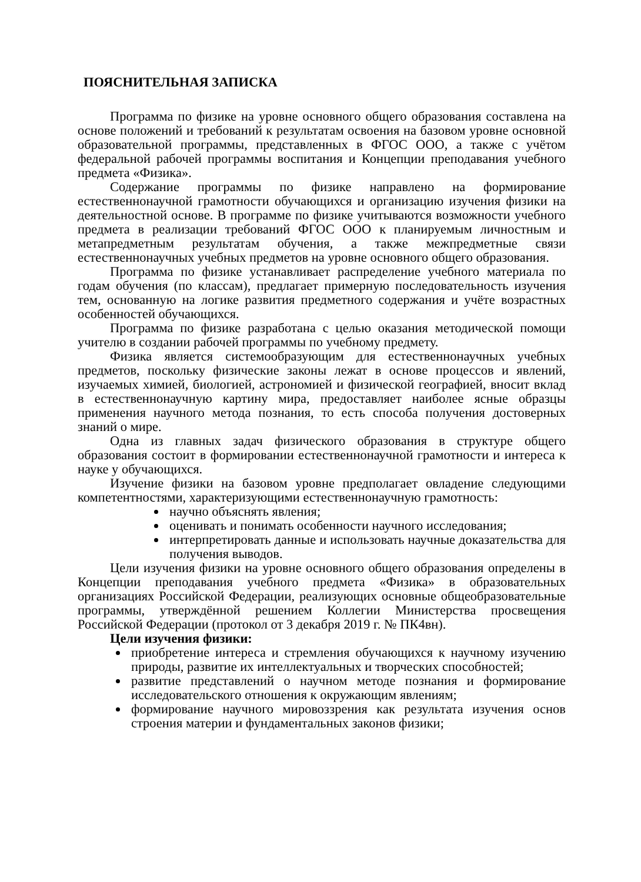ПОЯСНИТЕЛЬНАЯ ЗАПИСКА
Программа по физике на уровне основного общего образования составлена на основе положений и требований к результатам освоения на базовом уровне основной образовательной программы, представленных в ФГОС ООО, а также с учётом федеральной рабочей программы воспитания и Концепции преподавания учебного предмета «Физика».
Содержание программы по физике направлено на формирование естественнонаучной грамотности обучающихся и организацию изучения физики на деятельностной основе. В программе по физике учитываются возможности учебного предмета в реализации требований ФГОС ООО к планируемым личностным и метапредметным результатам обучения, а также межпредметные связи естественнонаучных учебных предметов на уровне основного общего образования.
Программа по физике устанавливает распределение учебного материала по годам обучения (по классам), предлагает примерную последовательность изучения тем, основанную на логике развития предметного содержания и учёте возрастных особенностей обучающихся.
Программа по физике разработана с целью оказания методической помощи учителю в создании рабочей программы по учебному предмету.
Физика является системообразующим для естественнонаучных учебных предметов, поскольку физические законы лежат в основе процессов и явлений, изучаемых химией, биологией, астрономией и физической географией, вносит вклад в естественнонаучную картину мира, предоставляет наиболее ясные образцы применения научного метода познания, то есть способа получения достоверных знаний о мире.
Одна из главных задач физического образования в структуре общего образования состоит в формировании естественнонаучной грамотности и интереса к науке у обучающихся.
Изучение физики на базовом уровне предполагает овладение следующими компетентностями, характеризующими естественнонаучную грамотность:
научно объяснять явления;
оценивать и понимать особенности научного исследования;
интерпретировать данные и использовать научные доказательства для получения выводов.
Цели изучения физики на уровне основного общего образования определены в Концепции преподавания учебного предмета «Физика» в образовательных организациях Российской Федерации, реализующих основные общеобразовательные программы, утверждённой решением Коллегии Министерства просвещения Российской Федерации (протокол от 3 декабря 2019 г. № ПК4вн).
Цели изучения физики:
приобретение интереса и стремления обучающихся к научному изучению природы, развитие их интеллектуальных и творческих способностей;
развитие представлений о научном методе познания и формирование исследовательского отношения к окружающим явлениям;
формирование научного мировоззрения как результата изучения основ строения материи и фундаментальных законов физики;